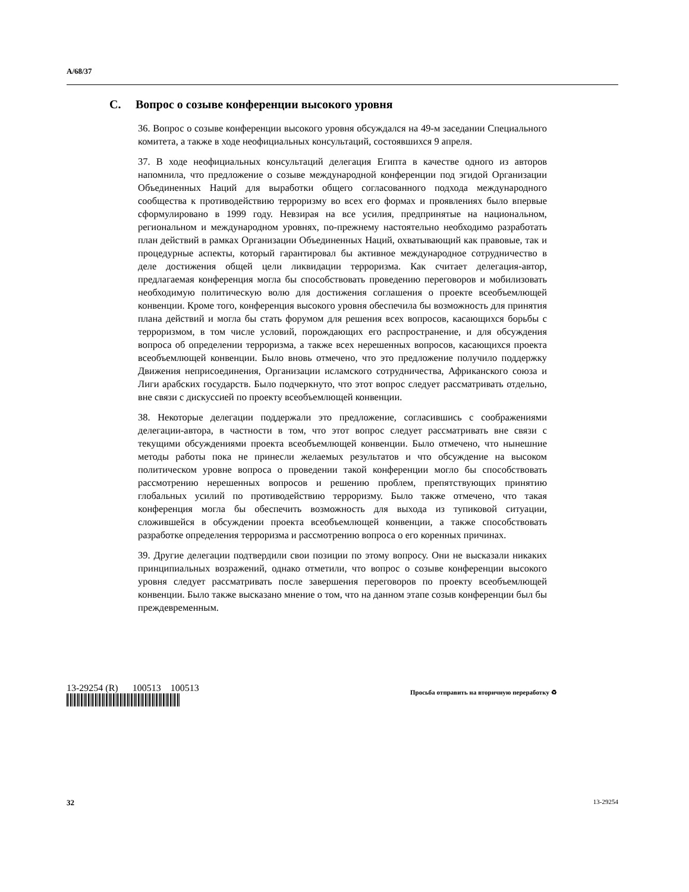A/68/37
C. Вопрос о созыве конференции высокого уровня
36. Вопрос о созыве конференции высокого уровня обсуждался на 49-м заседании Специального комитета, а также в ходе неофициальных консультаций, состоявшихся 9 апреля.
37. В ходе неофициальных консультаций делегация Египта в качестве одного из авторов напомнила, что предложение о созыве международной конференции под эгидой Организации Объединенных Наций для выработки общего согласованного подхода международного сообщества к противодействию терроризму во всех его формах и проявлениях было впервые сформулировано в 1999 году. Невзирая на все усилия, предпринятые на национальном, региональном и международном уровнях, по-прежнему настоятельно необходимо разработать план действий в рамках Организации Объединенных Наций, охватывающий как правовые, так и процедурные аспекты, который гарантировал бы активное международное сотрудничество в деле достижения общей цели ликвидации терроризма. Как считает делегация-автор, предлагаемая конференция могла бы способствовать проведению переговоров и мобилизовать необходимую политическую волю для достижения соглашения о проекте всеобъемлющей конвенции. Кроме того, конференция высокого уровня обеспечила бы возможность для принятия плана действий и могла бы стать форумом для решения всех вопросов, касающихся борьбы с терроризмом, в том числе условий, порождающих его распространение, и для обсуждения вопроса об определении терроризма, а также всех нерешенных вопросов, касающихся проекта всеобъемлющей конвенции. Было вновь отмечено, что это предложение получило поддержку Движения неприсоединения, Организации исламского сотрудничества, Африканского союза и Лиги арабских государств. Было подчеркнуто, что этот вопрос следует рассматривать отдельно, вне связи с дискуссией по проекту всеобъемлющей конвенции.
38. Некоторые делегации поддержали это предложение, согласившись с соображениями делегации-автора, в частности в том, что этот вопрос следует рассматривать вне связи с текущими обсуждениями проекта всеобъемлющей конвенции. Было отмечено, что нынешние методы работы пока не принесли желаемых результатов и что обсуждение на высоком политическом уровне вопроса о проведении такой конференции могло бы способствовать рассмотрению нерешенных вопросов и решению проблем, препятствующих принятию глобальных усилий по противодействию терроризму. Было также отмечено, что такая конференция могла бы обеспечить возможность для выхода из тупиковой ситуации, сложившейся в обсуждении проекта всеобъемлющей конвенции, а также способствовать разработке определения терроризма и рассмотрению вопроса о его коренных причинах.
39. Другие делегации подтвердили свои позиции по этому вопросу. Они не высказали никаких принципиальных возражений, однако отметили, что вопрос о созыве конференции высокого уровня следует рассматривать после завершения переговоров по проекту всеобъемлющей конвенции. Было также высказано мнение о том, что на данном этапе созыв конференции был бы преждевременным.
13-29254 (R) 100513 100513
Просьба отправить на вторичную переработку ♻
32 13-29254